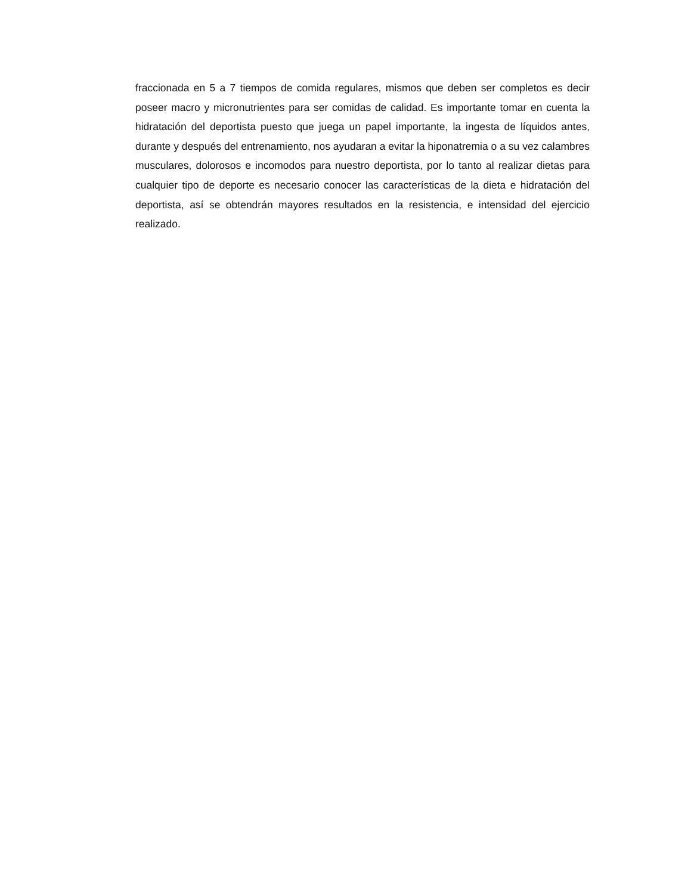fraccionada en 5 a 7 tiempos de comida regulares, mismos que deben ser completos es decir poseer macro y micronutrientes para ser comidas de calidad. Es importante tomar en cuenta la hidratación del deportista puesto que juega un papel importante, la ingesta de líquidos antes, durante y después del entrenamiento, nos ayudaran a evitar la hiponatremia o a su vez calambres musculares, dolorosos e incomodos para nuestro deportista, por lo tanto al realizar dietas para cualquier tipo de deporte es necesario conocer las características de la dieta e hidratación del deportista, así se obtendrán mayores resultados en la resistencia, e intensidad del ejercicio realizado.